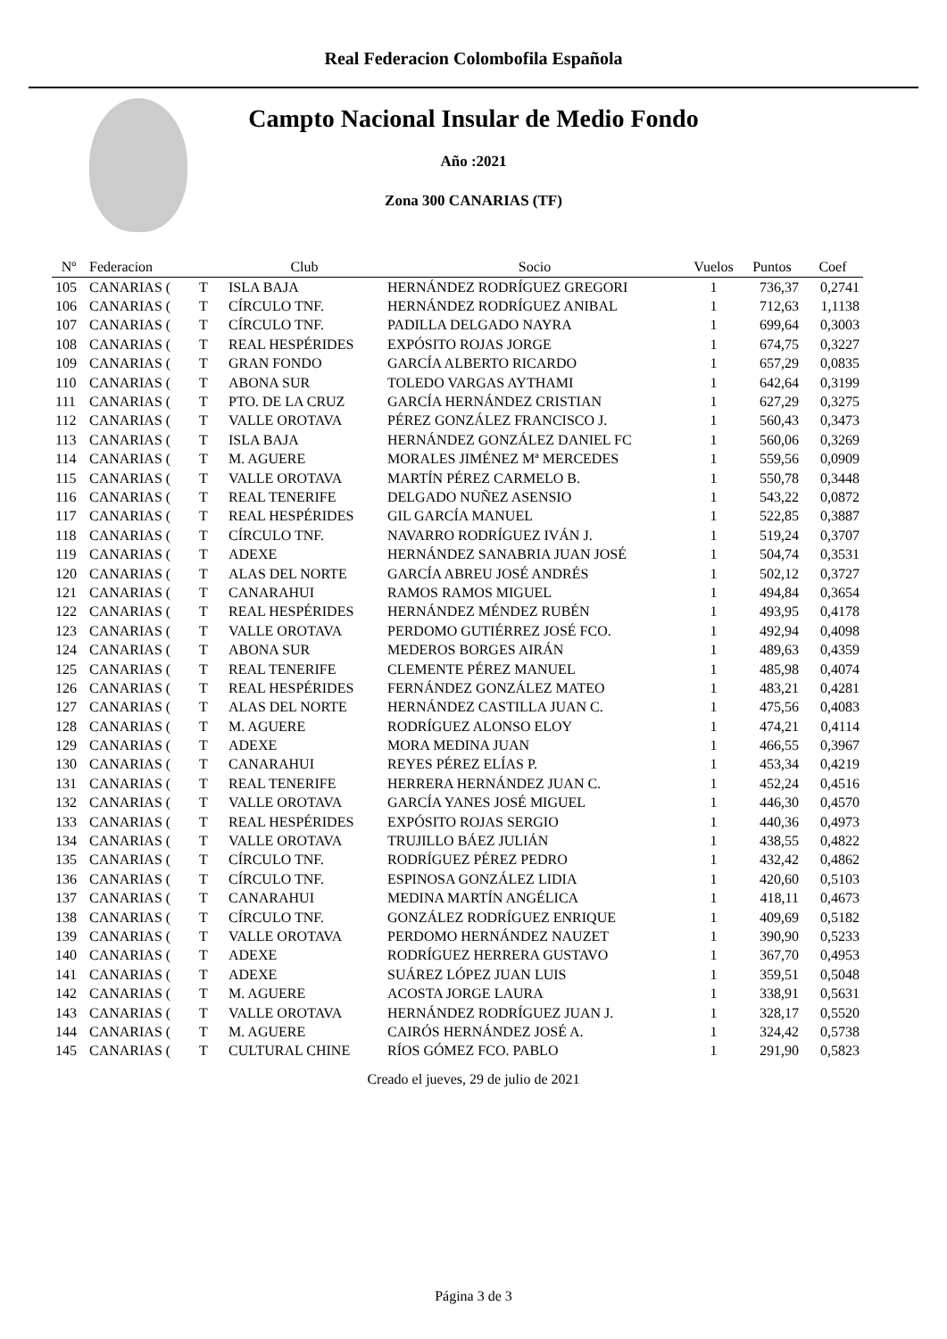Real Federacion Colombofila Española
Campto Nacional Insular de Medio Fondo
Año :2021
Zona 300 CANARIAS (TF)
| Nº | Federacion | | Club | Socio | Vuelos | Puntos | Coef |
| --- | --- | --- | --- | --- | --- | --- | --- |
| 105 | CANARIAS ( | T | ISLA BAJA | HERNÁNDEZ RODRÍGUEZ GREGORI | 1 | 736,37 | 0,2741 |
| 106 | CANARIAS ( | T | CÍRCULO TNF. | HERNÁNDEZ RODRÍGUEZ ANIBAL | 1 | 712,63 | 1,1138 |
| 107 | CANARIAS ( | T | CÍRCULO TNF. | PADILLA DELGADO NAYRA | 1 | 699,64 | 0,3003 |
| 108 | CANARIAS ( | T | REAL HESPÉRIDES | EXPÓSITO ROJAS JORGE | 1 | 674,75 | 0,3227 |
| 109 | CANARIAS ( | T | GRAN FONDO | GARCÍA ALBERTO RICARDO | 1 | 657,29 | 0,0835 |
| 110 | CANARIAS ( | T | ABONA SUR | TOLEDO VARGAS AYTHAMI | 1 | 642,64 | 0,3199 |
| 111 | CANARIAS ( | T | PTO. DE LA CRUZ | GARCÍA HERNÁNDEZ CRISTIAN | 1 | 627,29 | 0,3275 |
| 112 | CANARIAS ( | T | VALLE OROTAVA | PÉREZ GONZÁLEZ FRANCISCO J. | 1 | 560,43 | 0,3473 |
| 113 | CANARIAS ( | T | ISLA BAJA | HERNÁNDEZ GONZÁLEZ DANIEL FC | 1 | 560,06 | 0,3269 |
| 114 | CANARIAS ( | T | M. AGUERE | MORALES JIMÉNEZ Mª MERCEDES | 1 | 559,56 | 0,0909 |
| 115 | CANARIAS ( | T | VALLE OROTAVA | MARTÍN PÉREZ CARMELO B. | 1 | 550,78 | 0,3448 |
| 116 | CANARIAS ( | T | REAL TENERIFE | DELGADO NUÑEZ ASENSIO | 1 | 543,22 | 0,0872 |
| 117 | CANARIAS ( | T | REAL HESPÉRIDES | GIL GARCÍA MANUEL | 1 | 522,85 | 0,3887 |
| 118 | CANARIAS ( | T | CÍRCULO TNF. | NAVARRO RODRÍGUEZ IVÁN J. | 1 | 519,24 | 0,3707 |
| 119 | CANARIAS ( | T | ADEXE | HERNÁNDEZ SANABRIA JUAN JOSÉ | 1 | 504,74 | 0,3531 |
| 120 | CANARIAS ( | T | ALAS DEL NORTE | GARCÍA ABREU JOSÉ ANDRÉS | 1 | 502,12 | 0,3727 |
| 121 | CANARIAS ( | T | CANARAHUI | RAMOS RAMOS MIGUEL | 1 | 494,84 | 0,3654 |
| 122 | CANARIAS ( | T | REAL HESPÉRIDES | HERNÁNDEZ MÉNDEZ RUBÉN | 1 | 493,95 | 0,4178 |
| 123 | CANARIAS ( | T | VALLE OROTAVA | PERDOMO GUTIÉRREZ JOSÉ FCO. | 1 | 492,94 | 0,4098 |
| 124 | CANARIAS ( | T | ABONA SUR | MEDEROS BORGES AIRÁN | 1 | 489,63 | 0,4359 |
| 125 | CANARIAS ( | T | REAL TENERIFE | CLEMENTE PÉREZ MANUEL | 1 | 485,98 | 0,4074 |
| 126 | CANARIAS ( | T | REAL HESPÉRIDES | FERNÁNDEZ GONZÁLEZ MATEO | 1 | 483,21 | 0,4281 |
| 127 | CANARIAS ( | T | ALAS DEL NORTE | HERNÁNDEZ CASTILLA JUAN C. | 1 | 475,56 | 0,4083 |
| 128 | CANARIAS ( | T | M. AGUERE | RODRÍGUEZ ALONSO ELOY | 1 | 474,21 | 0,4114 |
| 129 | CANARIAS ( | T | ADEXE | MORA MEDINA JUAN | 1 | 466,55 | 0,3967 |
| 130 | CANARIAS ( | T | CANARAHUI | REYES PÉREZ ELÍAS P. | 1 | 453,34 | 0,4219 |
| 131 | CANARIAS ( | T | REAL TENERIFE | HERRERA HERNÁNDEZ JUAN C. | 1 | 452,24 | 0,4516 |
| 132 | CANARIAS ( | T | VALLE OROTAVA | GARCÍA YANES JOSÉ MIGUEL | 1 | 446,30 | 0,4570 |
| 133 | CANARIAS ( | T | REAL HESPÉRIDES | EXPÓSITO ROJAS SERGIO | 1 | 440,36 | 0,4973 |
| 134 | CANARIAS ( | T | VALLE OROTAVA | TRUJILLO BÁEZ JULIÁN | 1 | 438,55 | 0,4822 |
| 135 | CANARIAS ( | T | CÍRCULO TNF. | RODRÍGUEZ PÉREZ PEDRO | 1 | 432,42 | 0,4862 |
| 136 | CANARIAS ( | T | CÍRCULO TNF. | ESPINOSA GONZÁLEZ LIDIA | 1 | 420,60 | 0,5103 |
| 137 | CANARIAS ( | T | CANARAHUI | MEDINA MARTÍN ANGÉLICA | 1 | 418,11 | 0,4673 |
| 138 | CANARIAS ( | T | CÍRCULO TNF. | GONZÁLEZ RODRÍGUEZ ENRIQUE | 1 | 409,69 | 0,5182 |
| 139 | CANARIAS ( | T | VALLE OROTAVA | PERDOMO HERNÁNDEZ NAUZET | 1 | 390,90 | 0,5233 |
| 140 | CANARIAS ( | T | ADEXE | RODRÍGUEZ HERRERA GUSTAVO | 1 | 367,70 | 0,4953 |
| 141 | CANARIAS ( | T | ADEXE | SUÁREZ LÓPEZ JUAN LUIS | 1 | 359,51 | 0,5048 |
| 142 | CANARIAS ( | T | M. AGUERE | ACOSTA JORGE LAURA | 1 | 338,91 | 0,5631 |
| 143 | CANARIAS ( | T | VALLE OROTAVA | HERNÁNDEZ RODRÍGUEZ JUAN J. | 1 | 328,17 | 0,5520 |
| 144 | CANARIAS ( | T | M. AGUERE | CAIRÓS HERNÁNDEZ JOSÉ A. | 1 | 324,42 | 0,5738 |
| 145 | CANARIAS ( | T | CULTURAL CHINE | RÍOS GÓMEZ FCO. PABLO | 1 | 291,90 | 0,5823 |
Creado el jueves, 29 de julio de 2021
Página 3 de 3